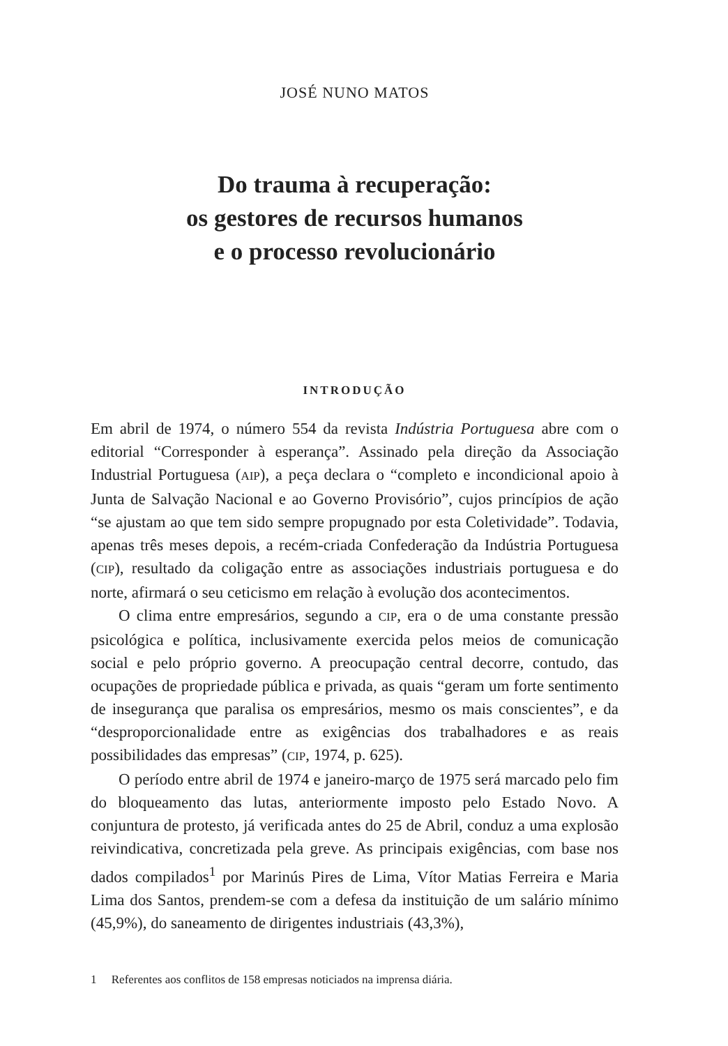JOSÉ NUNO MATOS
Do trauma à recuperação:
os gestores de recursos humanos
e o processo revolucionário
INTRODUÇÃO
Em abril de 1974, o número 554 da revista Indústria Portuguesa abre com o editorial “Corresponder à esperança”. Assinado pela direção da Associação Industrial Portuguesa (AIP), a peça declara o “completo e incondicional apoio à Junta de Salvação Nacional e ao Governo Provisório”, cujos princípios de ação “se ajustam ao que tem sido sempre propugnado por esta Coletividade”. Todavia, apenas três meses depois, a recém-criada Confederação da Indústria Portuguesa (CIP), resultado da coligação entre as associações industriais portuguesa e do norte, afirmará o seu ceticismo em relação à evolução dos acontecimentos.
O clima entre empresários, segundo a CIP, era o de uma constante pressão psicológica e política, inclusivamente exercida pelos meios de comunicação social e pelo próprio governo. A preocupação central decorre, contudo, das ocupações de propriedade pública e privada, as quais “geram um forte sentimento de insegurança que paralisa os empresários, mesmo os mais conscientes”, e da “desproporcionalidade entre as exigências dos trabalhadores e as reais possibilidades das empresas” (CIP, 1974, p. 625).
O período entre abril de 1974 e janeiro-março de 1975 será marcado pelo fim do bloqueamento das lutas, anteriormente imposto pelo Estado Novo. A conjuntura de protesto, já verificada antes do 25 de Abril, conduz a uma explosão reivindicativa, concretizada pela greve. As principais exigências, com base nos dados compilados<sup>1</sup> por Marinús Pires de Lima, Vítor Matias Ferreira e Maria Lima dos Santos, prendem-se com a defesa da instituição de um salário mínimo (45,9%), do saneamento de dirigentes industriais (43,3%),
1 Referentes aos conflitos de 158 empresas noticiados na imprensa diária.